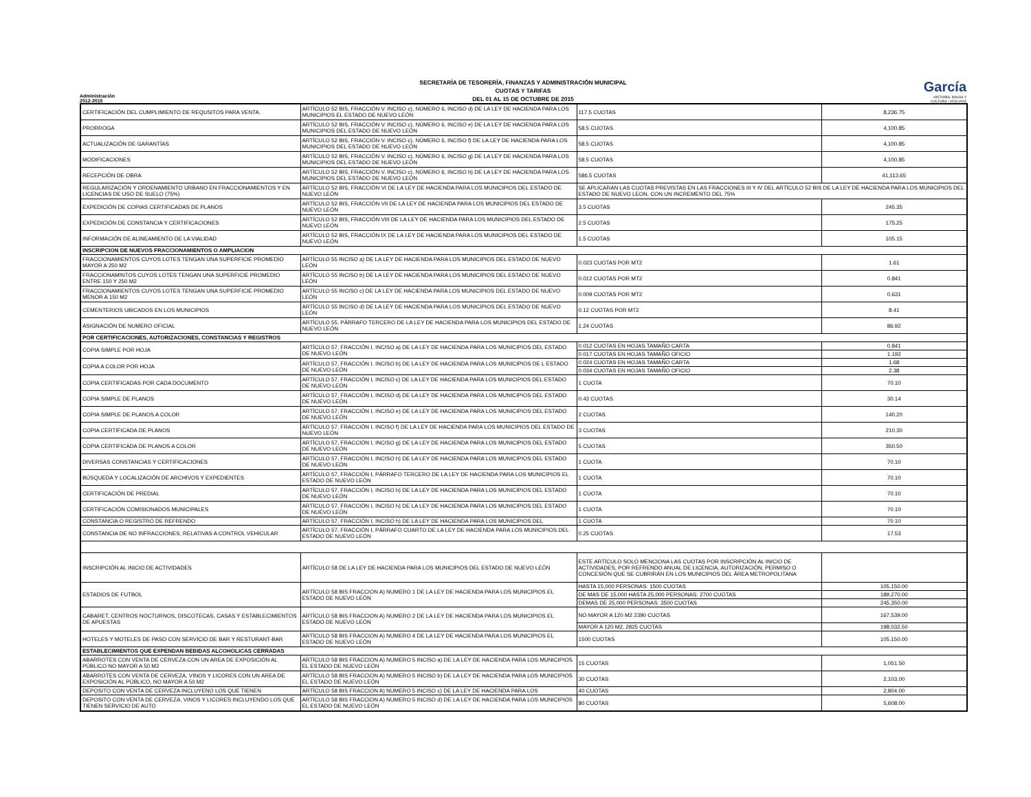Administración 2012-2015
SECRETARÍA DE TESORERÍA, FINANZAS Y ADMINISTRACIÓN MUNICIPAL
CUOTAS Y TARIFAS
DEL 01 AL 15 DE OCTUBRE DE 2015
García
HISTORIA, MAGIA Y CULTURA • 2012-2015
| CERTIFICACIÓN DEL CUMPLIMIENTO DE REQUSITOS PARA VENTA. | ARTÍCULO 52 BIS, FRACCIÓN V. INCISO c), NÚMERO 6, INCISO d) DE LA LEY DE HACIENDA PARA LOS MUNICIPIOS EL ESTADO DE NUEVO LEÓN | 117.5 CUOTAS | 8,236.75 |
| PRORROGA | ARTÍCULO 52 BIS, FRACCIÓN V. INCISO c), NÚMERO 6, INCISO e) DE LA LEY DE HACIENDA PARA LOS MUNICIPIOS DEL ESTADO DE NUEVO LEÓN | 58.5 CUOTAS | 4,100.85 |
| ACTUALIZACIÓN DE GARANTÍAS | ARTÍCULO 52 BIS, FRACCIÓN V. INCISO c), NÚMERO 6, INCISO f) DE LA LEY DE HACIENDA PARA LOS MUNICIPIOS DEL ESTADO DE NUEVO LEÓN | 58.5 CUOTAS | 4,100.85 |
| MODIFICACIONES | ARTÍCULO 52 BIS, FRACCIÓN V. INCISO c), NÚMERO 6, INCISO g) DE LA LEY DE HACIENDA PARA LOS MUNICIPIOS DEL ESTADO DE NUEVO LEÓN | 58.5 CUOTAS | 4,100.85 |
| RECEPCIÓN DE OBRA | ARTÍCULO 52 BIS, FRACCIÓN V. INCISO c), NÚMERO 6, INCISO h) DE LA LEY DE HACIENDA PARA LOS MUNICIPIOS DEL ESTADO DE NUEVO LEÓN | 586.5 CUOTAS | 41,113.65 |
| REGULARIZACIÓN Y ORDENAMIENTO URBANO EN FRACCIONAMIENTOS Y EN LICENCIAS DE USO DE SUELO (75%) | ARTÍCULO 52 BIS, FRACCIÓN VI DE LA LEY DE HACIENDA PARA LOS MUNICIPIOS DEL ESTADO DE NUEVO LEÓN | SE APLICARAN LAS CUOTAS PREVISTAS EN LAS FRACCIONES III Y IV DEL ARTÍCULO 52 BIS DE LA LEY DE HACIENDA PARA LOS MUNICIPIOS DEL ESTADO DE NUEVO LEON, CON UN INCREMENTO DEL 75% | |
| EXPEDICIÓN DE COPIAS CERTIFICADAS DE PLANOS | ARTÍCULO 52 BIS, FRACCIÓN VII DE LA LEY DE HACIENDA PARA LOS MUNICIPIOS DEL ESTADO DE NUEVO LEÓN | 3.5 CUOTAS | 245.35 |
| EXPEDICIÓN DE CONSTANCIA Y CERTIFICACIONES | ARTÍCULO 52 BIS, FRACCIÓN VIII DE LA LEY DE HACIENDA PARA LOS MUNICIPIOS DEL ESTADO DE NUEVO LEÓN | 2.5 CUOTAS | 175.25 |
| INFORMACIÓN DE ALINEAMIENTO DE LA VIALIDAD | ARTÍCULO 52 BIS, FRACCIÓN IX DE LA LEY DE HACIENDA PARA LOS MUNICIPIOS DEL ESTADO DE NUEVO LEÓN | 1.5 CUOTAS | 105.15 |
| INSCRIPCION DE NUEVOS FRACCIONAMIENTOS O AMPLIACION | | | |
| FRACCIONAMIENTOS CUYOS LOTES TENGAN UNA SUPERFICIE PROMEDIO MAYOR A 250 M2 | ARTÍCULO 55 INCISO a) DE LA LEY DE HACIENDA PARA LOS MUNICIPIOS DEL ESTADO DE NUEVO LEÓN | 0.023 CUOTAS POR MT2 | 1.61 |
| FRACCIONAMINTOS CUYOS LOTES TENGAN UNA SUPERFICIE PROMEDIO ENTRE 150 Y 250 M2 | ARTÍCULO 55 INCISO b) DE LA LEY DE HACIENDA PARA LOS MUNICIPIOS DEL ESTADO DE NUEVO LEÓN | 0.012 CUOTAS POR MT2 | 0.841 |
| FRACCIONAMIENTOS CUYOS LOTES TENGAN UNA SUPERFICIE PROMEDIO MENOR A 150 M2 | ARTÍCULO 55 INCISO c) DE LA LEY DE HACIENDA PARA LOS MUNICIPIOS DEL ESTADO DE NUEVO LEÓN | 0.009 CUOTAS POR MT2 | 0.631 |
| CEMENTERIOS UBICADOS EN LOS MUNICIPIOS | ARTÍCULO 55 INCISO d) DE LA LEY DE HACIENDA PARA LOS MUNICIPIOS DEL ESTADO DE NUEVO LEÓN | 0.12 CUOTAS POR MT2 | 8.41 |
| ASIGNACIÓN DE NUMERO OFICIAL | ARTÍCULO 55, PÁRRAFO TERCERO DE LA LEY DE HACIENDA PARA LOS MUNICIPIOS DEL ESTADO DE NUEVO LEÓN | 1.24 CUOTAS | 86.92 |
| POR CERTIFICACIONES, AUTORIZACIONES, CONSTANCIAS Y REGISTROS | | | |
| COPIA SIMPLE POR HOJA | ARTÍCULO 57, FRACCIÓN I, INCISO a) DE LA LEY DE HACIENDA PARA LOS MUNICIPIOS DEL ESTADO DE NUEVO LEÓN | 0.012 CUOTAS EN HOJAS TAMAÑO CARTA | 0.841 |
| | | 0.017 CUOTAS EN HOJAS TAMAÑO OFICIO | 1.192 |
| COPIA A COLOR POR HOJA | ARTÍCULO 57, FRACCIÓN I, INCISO b) DE LA LEY DE HACIENDA PARA LOS MUNICIPIOS DE L ESTADO DE NUEVO LEÓN | 0.024 CUOTAS EN HOJAS TAMAÑO CARTA | 1.68 |
| | | 0.034 CUOTAS EN HOJAS TAMAÑO OFICIO | 2.38 |
| COPIA CERTIFICADAS POR CADA DOCUMENTO | ARTÍCULO 57, FRACCIÓN I, INCISO c) DE LA LEY DE HACIENDA PARA LOS MUNICIPIOS DEL ESTADO DE NUEVO LEÓN | 1 CUOTA | 70.10 |
| COPIA SIMPLE DE PLANOS | ARTÍCULO 57, FRACCIÓN I, INCISO d) DE LA LEY DE HACIENDA PARA LOS MUNICIPIOS DEL ESTADO DE NUEVO LEÓN | 0.43 CUOTAS | 30.14 |
| COPIA SIMPLE DE PLANOS A COLOR | ARTÍCULO 57, FRACCIÓN I, INCISO e) DE LA LEY DE HACIENDA PARA LOS MUNICIPIOS DEL ESTADO DE NUEVO LEÓN | 2 CUOTAS | 140.20 |
| COPIA CERTIFICADA DE PLANOS | ARTÍCULO 57, FRACCIÓN I, INCISO f) DE LA LEY DE HACIENDA PARA LOS MUNICIPIOS DEL ESTADO DE NUEVO LEÓN | 3 CUOTAS | 210.30 |
| COPIA CERTIFICADA DE PLANOS A COLOR | ARTÍCULO 57, FRACCIÓN I, INCISO g) DE LA LEY DE HACIENDA PARA LOS MUNICIPIOS DEL ESTADO DE NUEVO LEÓN | 5 CUOTAS | 350.50 |
| DIVERSAS CONSTANCIAS Y CERTIFICACIONES | ARTÍCULO 57, FRACCIÓN I, INCISO h) DE LA LEY DE HACIENDA PARA LOS MUNICIPIOS DEL ESTADO DE NUEVO LEÓN | 1 CUOTA | 70.10 |
| BÚSQUEDA Y LOCALIZACIÓN DE ARCHIVOS Y EXPEDIENTES | ARTÍCULO 57, FRACCIÓN I, PÁRRAFO TERCERO DE LA LEY DE HACIENDA PARA LOS MUNICIPIOS EL ESTADO DE NUEVO LEÓN | 1 CUOTA | 70.10 |
| CERTIFICACIÓN DE PREDIAL | ARTÍCULO 57, FRACCIÓN I, INCISO h) DE LA LEY DE HACIENDA PARA LOS MUNICIPIOS DEL ESTADO DE NUEVO LEÓN | 1 CUOTA | 70.10 |
| CERTIFICACIÓN COMISIONADOS MUNICIPALES | ARTÍCULO 57, FRACCIÓN I, INCISO h) DE LA LEY DE HACIENDA PARA LOS MUNICIPIOS DEL ESTADO DE NUEVO LEÓN | 1 CUOTA | 70.10 |
| CONSTANCIA O REGISTRO DE REFRENDO | ARTÍCULO 57, FRACCIÓN I, INCISO h) DE LA LEY DE HACIENDA PARA LOS MUNICIPIOS DEL | 1 CUOTA | 70.10 |
| CONSTANCIA DE NO INFRACCIONES, RELATIVAS A CONTROL VEHICULAR | ARTÍCULO 57, FRACCIÓN I, PÁRRAFO CUARTO DE LA LEY DE HACIENDA PARA LOS MUNICIPIOS DEL ESTADO DE NUEVO LEÓN | 0.25 CUOTAS | 17.53 |
| INSCRIPCIÓN AL INICIO DE ACTIVIDADES | ARTÍCULO 58 DE LA LEY DE HACIENDA PARA LOS MUNICIPIOS DEL ESTADO DE NUEVO LEÓN | ESTE ARTÍCULO SOLO MENCIONA LAS CUOTAS POR INSCRIPCIÓN AL INICIO DE ACTIVIDADES, POR REFRENDO ANUAL DE LICENCIA, AUTORIZACIÓN, PERMISO O CONCESIÓN QUE SE CUBRIRÁN EN LOS MUNICIPIOS DEL ÁREA METROPOLITANA | |
| ESTADIOS DE FUTBOL | ARTÍCULO 58 BIS FRACCION A) NUMERO 1 DE LA LEY DE HACIENDA PARA LOS MUNICIPIOS EL ESTADO DE NUEVO LEÓN | HASTA 15,000 PERSONAS: 1500 CUOTAS | 105,150.00 |
| | | DE MAS DE 15,000 HASTA 25,000 PERSONAS: 2700 CUOTAS | 189,270.00 |
| | | DEMAS DE 25,000 PERSONAS: 3500 CUOTAS | 245,350.00 |
| CABARET, CENTROS NOCTURNOS, DISCOTECAS, CASAS Y ESTABLECIMIENTOS DE APUESTAS | ARTÍCULO 58 BIS FRACCION A) NUMERO 2 DE LA LEY DE HACIENDA PARA LOS MUNICIPIOS EL ESTADO DE NUEVO LEÓN | NO MAYOR A 120 M2 2390 CUOTAS | 167,539.00 |
| | | MAYOR A 120 M2, 2825 CUOTAS | 198,032.50 |
| HOTELES Y MOTELES DE PASO CON SERVICIO DE BAR Y RESTURANT-BAR | ARTÍCULO 58 BIS FRACCION A) NUMERO 4 DE LA LEY DE HACIENDA PARA LOS MUNICIPIOS EL ESTADO DE NUEVO LEÓN | 1500 CUOTAS | 105,150.00 |
| ESTABLECIMIENTOS QUE EXPENDAN BEBIDAS ALCOHOLICAS CERRADAS | | | |
| ABARROTES CON VENTA DE CERVEZA CON UN AREA DE EXPOSICIÓN AL PÚBLICO NO MAYOR A 50 M2 | ARTÍCULO 58 BIS FRACCION A) NUMERO 5 INCISO a) DE LA LEY DE HACIENDA PARA LOS MUNICIPIOS EL ESTADO DE NUEVO LEÓN | 15 CUOTAS | 1,051.50 |
| ABARROTES CON VENTA DE CERVEZA, VINOS Y LICORES CON UN AREA DE EXPOSICIÓN AL PÚBLICO, NO MAYOR A 50 M2 | ARTÍCULO 58 BIS FRACCION A) NUMERO 5 INCISO b) DE LA LEY DE HACIENDA PARA LOS MUNICIPIOS EL ESTADO DE NUEVO LEÓN | 30 CUOTAS | 2,103.00 |
| DEPOSITO CON VENTA DE CERVEZA INCLUYENO LOS QUE TIENEN | ARTÍCULO 58 BIS FRACCION A) NUMERO 5 INCISO c) DE LA LEY DE HACIENDA PARA LOS | 40 CUOTAS | 2,804.00 |
| DEPOSITO CON VENTA DE CERVEZA, VINOS Y LICORES INCLUYENDO LOS QUE TIENEN SERVICIO DE AUTO | ARTÍCULO 58 BIS FRACCION A) NUMERO 5 INCISO d) DE LA LEY DE HACIENDA PARA LOS MUNICIPIOS EL ESTADO DE NUEVO LEÓN | 80 CUOTAS | 5,608.00 |